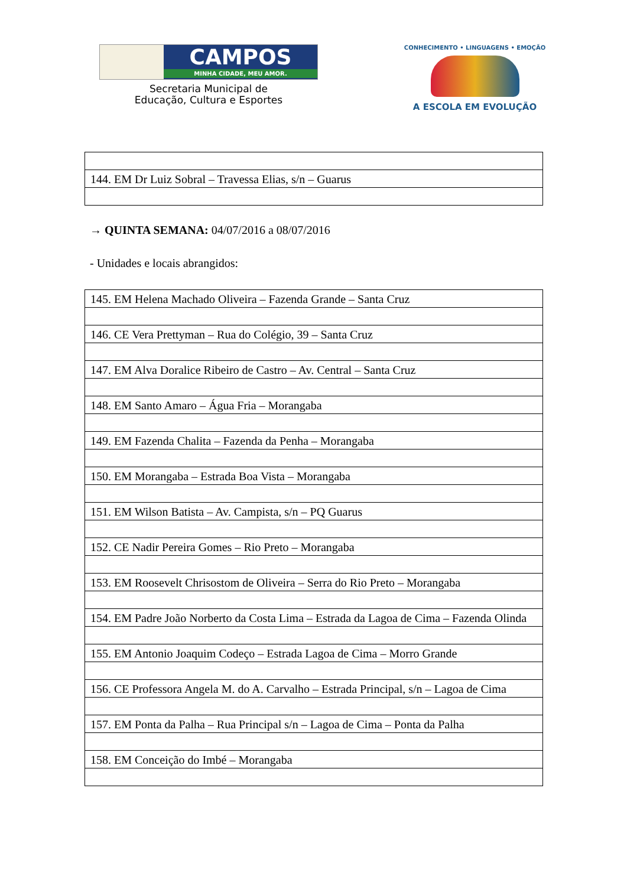CAMPOS
MINHA CIDADE, MEU AMOR.
Secretaria Municipal de
Educação, Cultura e Esportes
CONHECIMENTO • LINGUAGENS • EMOÇÃO
A ESCOLA EM EVOLUÇÃO
| 144. EM Dr Luiz Sobral – Travessa Elias, s/n – Guarus |
→ QUINTA SEMANA: 04/07/2016 a 08/07/2016
- Unidades e locais abrangidos:
| 145. EM Helena Machado Oliveira – Fazenda Grande – Santa Cruz |
| 146. CE Vera Prettyman – Rua do Colégio, 39 – Santa Cruz |
| 147. EM Alva Doralice Ribeiro de Castro – Av. Central – Santa Cruz |
| 148. EM Santo Amaro – Água Fria – Morangaba |
| 149. EM Fazenda Chalita – Fazenda da Penha – Morangaba |
| 150. EM Morangaba – Estrada Boa Vista – Morangaba |
| 151. EM Wilson Batista – Av. Campista, s/n – PQ Guarus |
| 152. CE Nadir Pereira Gomes – Rio Preto – Morangaba |
| 153. EM Roosevelt Chrisostom de Oliveira – Serra do Rio Preto – Morangaba |
| 154. EM Padre João Norberto da Costa Lima – Estrada da Lagoa de Cima – Fazenda Olinda |
| 155. EM Antonio Joaquim Codeço – Estrada Lagoa de Cima – Morro Grande |
| 156. CE Professora Angela M. do A. Carvalho – Estrada Principal, s/n – Lagoa de Cima |
| 157. EM Ponta da Palha – Rua Principal s/n – Lagoa de Cima – Ponta da Palha |
| 158. EM Conceição do Imbé – Morangaba |